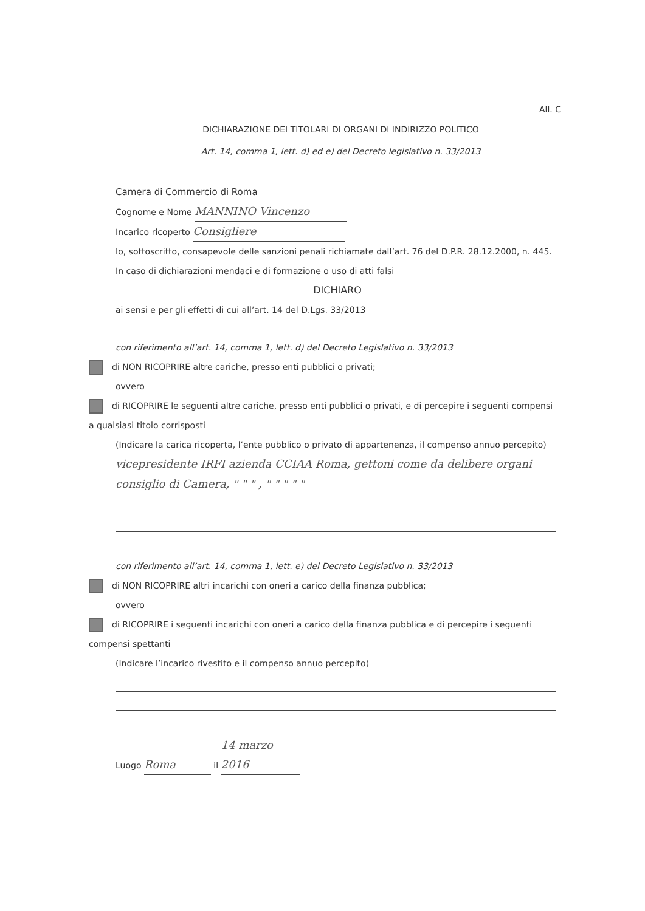All. C
DICHIARAZIONE DEI TITOLARI DI ORGANI DI INDIRIZZO POLITICO
Art. 14, comma 1, lett. d) ed e) del Decreto legislativo n. 33/2013
Camera di Commercio di Roma
Cognome e Nome MANNINO Vincenzo
Incarico ricoperto Consigliere
Io, sottoscritto, consapevole delle sanzioni penali richiamate dall’art. 76 del D.P.R. 28.12.2000, n. 445. In caso di dichiarazioni mendaci e di formazione o uso di atti falsi
DICHIARO
ai sensi e per gli effetti di cui all’art. 14 del D.Lgs. 33/2013
con riferimento all’art. 14, comma 1, lett. d) del Decreto Legislativo n. 33/2013
di NON RICOPRIRE altre cariche, presso enti pubblici o privati;
ovvero
di RICOPRIRE le seguenti altre cariche, presso enti pubblici o privati, e di percepire i seguenti compensi a qualsiasi titolo corrisposti
(Indicare la carica ricoperta, l’ente pubblico o privato di appartenenza, il compenso annuo percepito)
vicepresidente IRFI azienda CCIAA Roma, gettoni come da delibere organi
consiglio di Camera, " " " , " " " " "
con riferimento all’art. 14, comma 1, lett. e) del Decreto Legislativo n. 33/2013
di NON RICOPRIRE altri incarichi con oneri a carico della finanza pubblica;
ovvero
di RICOPRIRE i seguenti incarichi con oneri a carico della finanza pubblica e di percepire i seguenti compensi spettanti
(Indicare l’incarico rivestito e il compenso annuo percepito)
Luogo Roma il 14 marzo 2016